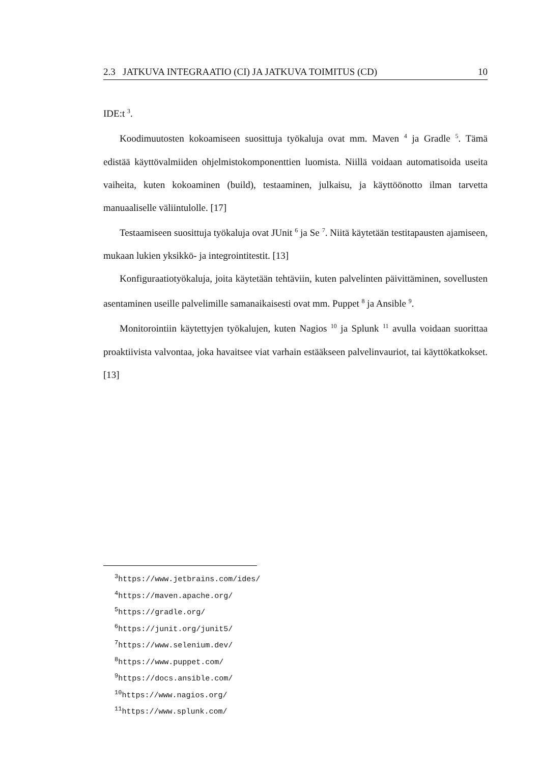2.3 JATKUVA INTEGRAATIO (CI) JA JATKUVA TOIMITUS (CD) 10
IDE:t <sup>3</sup>.
Koodimuutosten kokoamiseen suosittuja työkaluja ovat mm. Maven <sup>4</sup> ja Gradle <sup>5</sup>. Tämä edistää käyttövalmiiden ohjelmistokomponenttien luomista. Niillä voidaan automatisoida useita vaiheita, kuten kokoaminen (build), testaaminen, julkaisu, ja käyttöönotto ilman tarvetta manuaaliselle väliintulolle. [17]
Testaamiseen suosittuja työkaluja ovat JUnit <sup>6</sup> ja Se <sup>7</sup>. Niitä käytetään testitapausten ajamiseen, mukaan lukien yksikkö- ja integrointitestit. [13]
Konfiguraatiotyökaluja, joita käytetään tehtäviin, kuten palvelinten päivittäminen, sovellusten asentaminen useille palvelimille samanaikaisesti ovat mm. Puppet <sup>8</sup> ja Ansible <sup>9</sup>.
Monitorointiin käytettyjen työkalujen, kuten Nagios <sup>10</sup> ja Splunk <sup>11</sup> avulla voidaan suorittaa proaktiivista valvontaa, joka havaitsee viat varhain estääkseen palvelinvauriot, tai käyttökatkokset. [13]
<sup>3</sup> https://www.jetbrains.com/ides/
<sup>4</sup> https://maven.apache.org/
<sup>5</sup> https://gradle.org/
<sup>6</sup> https://junit.org/junit5/
<sup>7</sup> https://www.selenium.dev/
<sup>8</sup> https://www.puppet.com/
<sup>9</sup> https://docs.ansible.com/
<sup>10</sup> https://www.nagios.org/
<sup>11</sup> https://www.splunk.com/